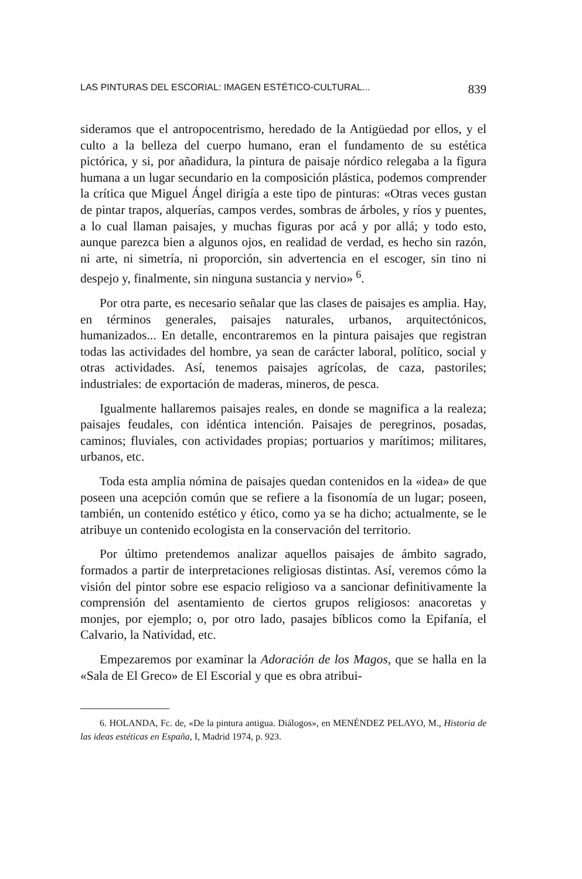LAS PINTURAS DEL ESCORIAL: IMAGEN ESTÉTICO-CULTURAL... 839
sideramos que el antropocentrismo, heredado de la Antigüedad por ellos, y el culto a la belleza del cuerpo humano, eran el fundamento de su estética pictórica, y si, por añadidura, la pintura de paisaje nórdico relegaba a la figura humana a un lugar secundario en la composición plástica, podemos comprender la crítica que Miguel Ángel dirigía a este tipo de pinturas: «Otras veces gustan de pintar trapos, alquerías, campos verdes, sombras de árboles, y ríos y puentes, a lo cual llaman paisajes, y muchas figuras por acá y por allá; y todo esto, aunque parezca bien a algunos ojos, en realidad de verdad, es hecho sin razón, ni arte, ni simetría, ni proporción, sin advertencia en el escoger, sin tino ni despejo y, finalmente, sin ninguna sustancia y nervio» <sup>6</sup>.
Por otra parte, es necesario señalar que las clases de paisajes es amplia. Hay, en términos generales, paisajes naturales, urbanos, arquitectónicos, humanizados... En detalle, encontraremos en la pintura paisajes que registran todas las actividades del hombre, ya sean de carácter laboral, político, social y otras actividades. Así, tenemos paisajes agrícolas, de caza, pastoriles; industriales: de exportación de maderas, mineros, de pesca.
Igualmente hallaremos paisajes reales, en donde se magnifica a la realeza; paisajes feudales, con idéntica intención. Paisajes de peregrinos, posadas, caminos; fluviales, con actividades propias; portuarios y marítimos; militares, urbanos, etc.
Toda esta amplia nómina de paisajes quedan contenidos en la «idea» de que poseen una acepción común que se refiere a la fisonomía de un lugar; poseen, también, un contenido estético y ético, como ya se ha dicho; actualmente, se le atribuye un contenido ecologista en la conservación del territorio.
Por último pretendemos analizar aquellos paisajes de ámbito sagrado, formados a partir de interpretaciones religiosas distintas. Así, veremos cómo la visión del pintor sobre ese espacio religioso va a sancionar definitivamente la comprensión del asentamiento de ciertos grupos religiosos: anacoretas y monjes, por ejemplo; o, por otro lado, pasajes bíblicos como la Epifanía, el Calvario, la Natividad, etc.
Empezaremos por examinar la Adoración de los Magos, que se halla en la «Sala de El Greco» de El Escorial y que es obra atribui-
6. HOLANDA, Fc. de, «De la pintura antigua. Diálogos», en MENÉNDEZ PELAYO, M., Historia de las ideas estéticas en España, I, Madrid 1974, p. 923.